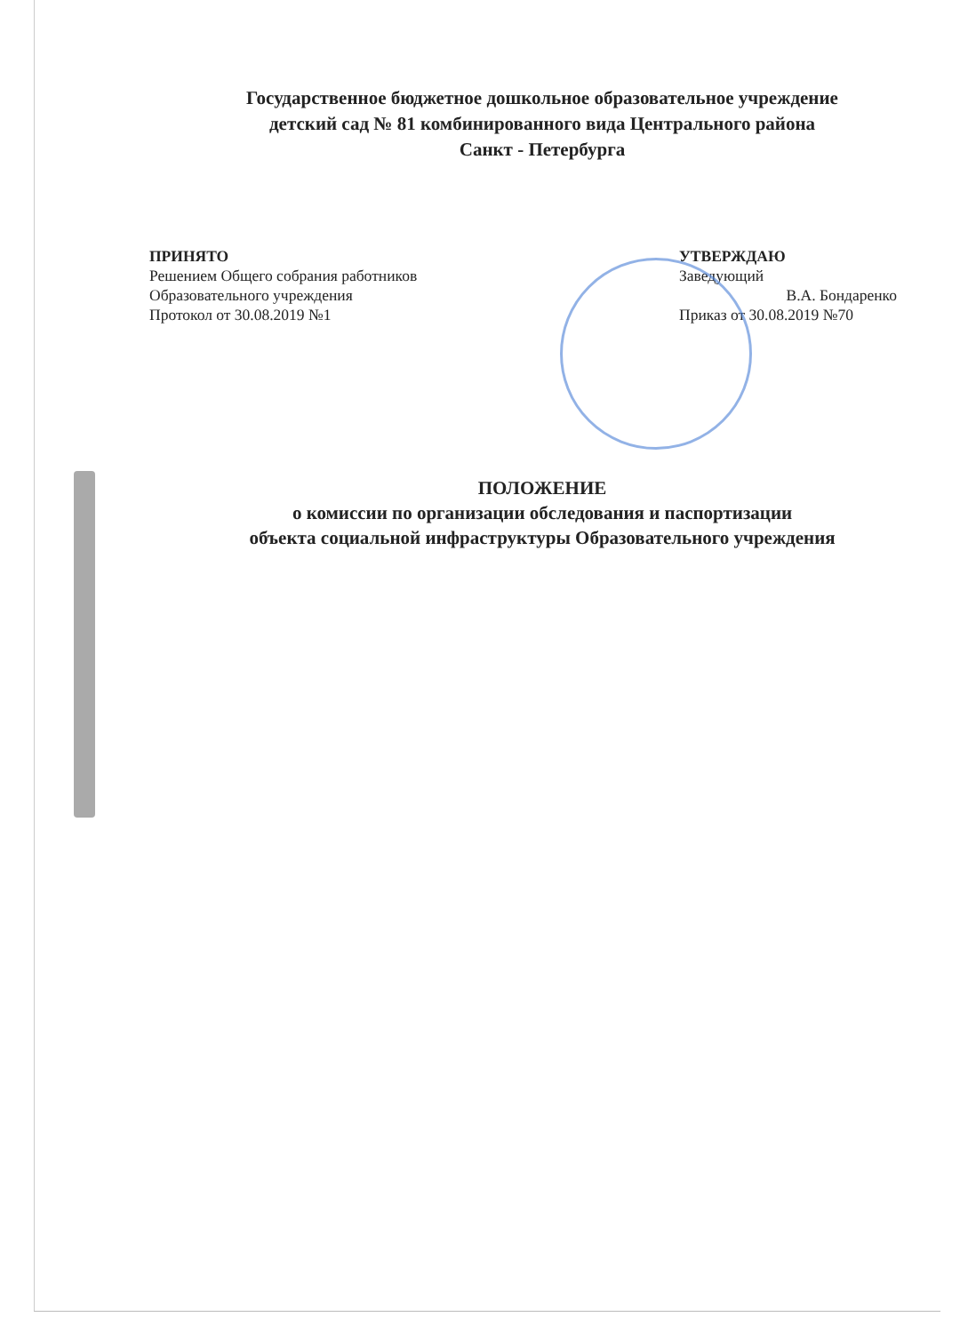Государственное бюджетное дошкольное образовательное учреждение
детский сад № 81 комбинированного вида Центрального района
Санкт - Петербурга
ПРИНЯТО
Решением Общего собрания работников
Образовательного учреждения
Протокол от 30.08.2019 №1
УТВЕРЖДАЮ
Заведующий
В.А. Бондаренко
Приказ от 30.08.2019 №70
ПОЛОЖЕНИЕ
о комиссии по организации обследования и паспортизации
объекта социальной инфраструктуры Образовательного учреждения